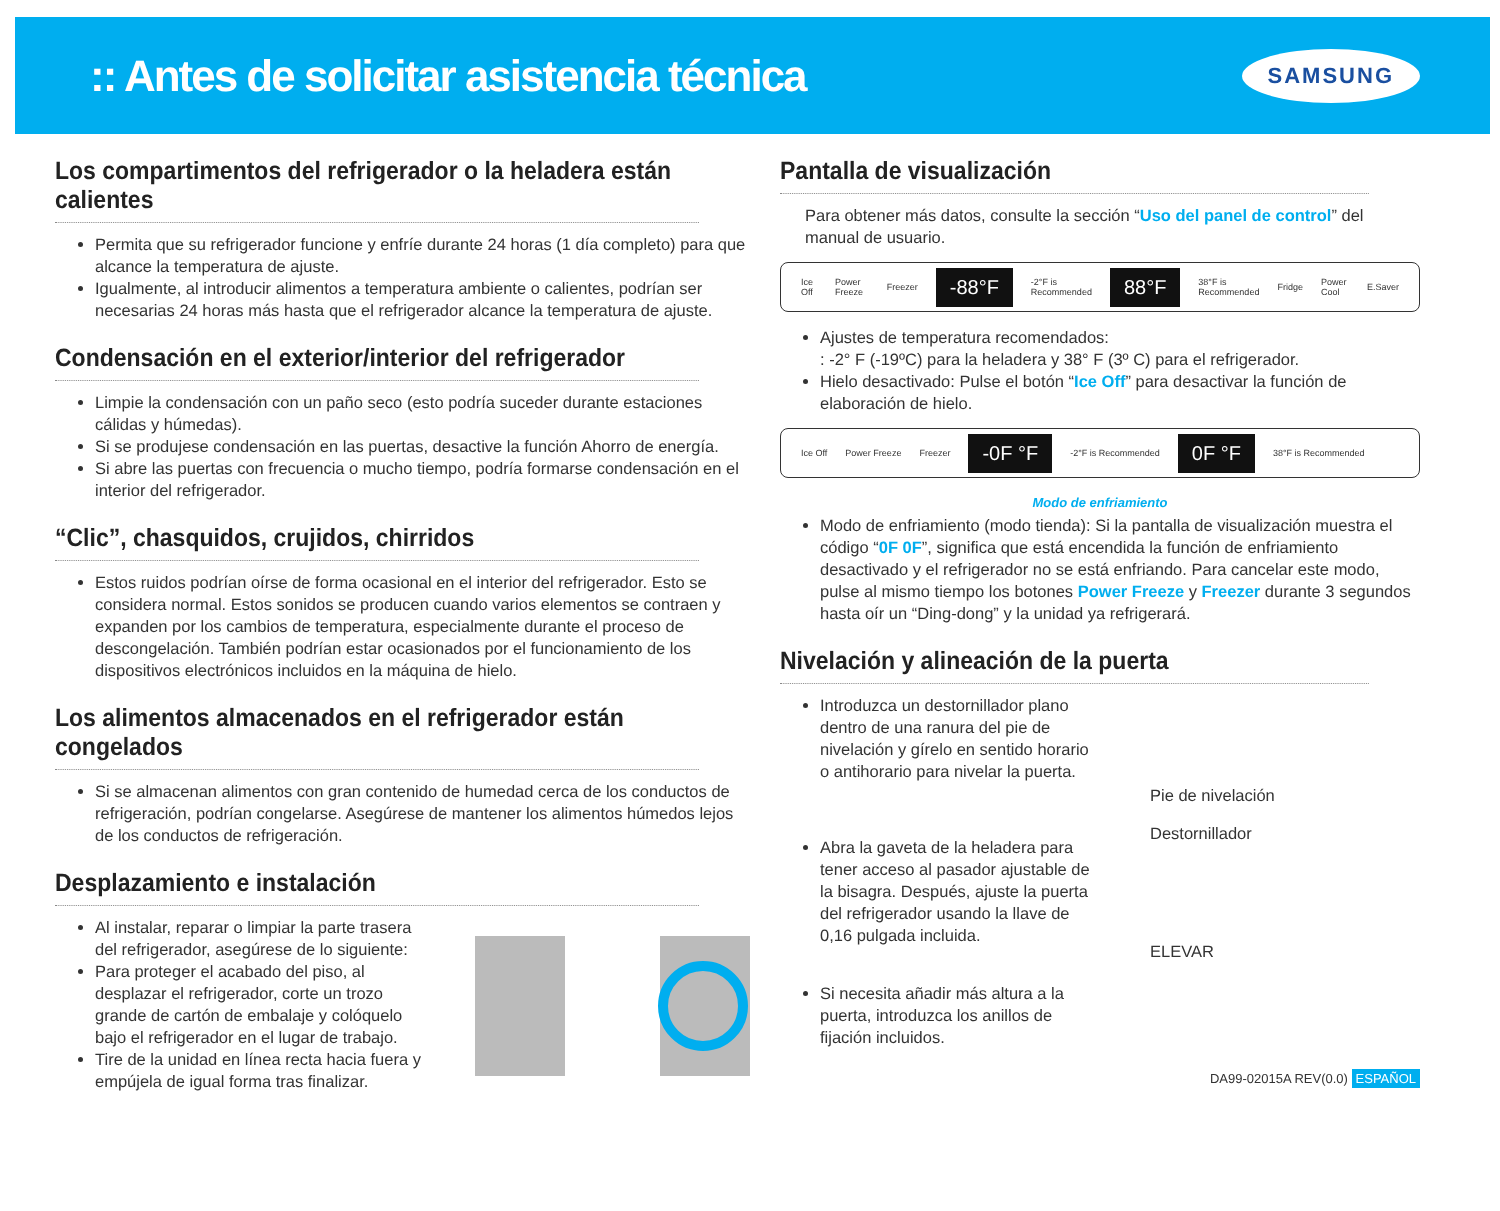:: Antes de solicitar asistencia técnica
SAMSUNG
Los compartimentos del refrigerador o la heladera están calientes
Permita que su refrigerador funcione y enfríe durante 24 horas (1 día completo) para que alcance la temperatura de ajuste.
Igualmente, al introducir alimentos a temperatura ambiente o calientes, podrían ser necesarias 24 horas más hasta que el refrigerador alcance la temperatura de ajuste.
Condensación en el exterior/interior del refrigerador
Limpie la condensación con un paño seco (esto podría suceder durante estaciones cálidas y húmedas).
Si se produjese condensación en las puertas, desactive la función Ahorro de energía.
Si abre las puertas con frecuencia o mucho tiempo, podría formarse condensación en el interior del refrigerador.
“Clic”, chasquidos, crujidos, chirridos
Estos ruidos podrían oírse de forma ocasional en el interior del refrigerador. Esto se considera normal. Estos sonidos se producen cuando varios elementos se contraen y expanden por los cambios de temperatura, especialmente durante el proceso de descongelación. También podrían estar ocasionados por el funcionamiento de los dispositivos electrónicos incluidos en la máquina de hielo.
Los alimentos almacenados en el refrigerador están congelados
Si se almacenan alimentos con gran contenido de humedad cerca de los conductos de refrigeración, podrían congelarse. Asegúrese de mantener los alimentos húmedos lejos de los conductos de refrigeración.
Desplazamiento e instalación
Al instalar, reparar o limpiar la parte trasera del refrigerador, asegúrese de lo siguiente:
Para proteger el acabado del piso, al desplazar el refrigerador, corte un trozo grande de cartón de embalaje y colóquelo bajo el refrigerador en el lugar de trabajo.
Tire de la unidad en línea recta hacia fuera y empújela de igual forma tras finalizar.
Pantalla de visualización
Para obtener más datos, consulte la sección “Uso del panel de control” del manual de usuario.
Ice Off Power Freeze Freezer -88°F -2°F is Recommended 88°F 38°F is Recommended Fridge Power Cool E.Saver
Ajustes de temperatura recomendados:
: -2° F (-19ºC) para la heladera y 38° F (3º C) para el refrigerador.
Hielo desactivado: Pulse el botón “Ice Off” para desactivar la función de elaboración de hielo.
Ice Off Power Freeze Freezer -0F °F -2°F is Recommended 0F °F 38°F is Recommended
Modo de enfriamiento
Modo de enfriamiento (modo tienda): Si la pantalla de visualización muestra el código “0F 0F”, significa que está encendida la función de enfriamiento desactivado y el refrigerador no se está enfriando. Para cancelar este modo, pulse al mismo tiempo los botones Power Freeze y Freezer durante 3 segundos hasta oír un “Ding-dong” y la unidad ya refrigerará.
Nivelación y alineación de la puerta
Introduzca un destornillador plano dentro de una ranura del pie de nivelación y gírelo en sentido horario o antihorario para nivelar la puerta.
Abra la gaveta de la heladera para tener acceso al pasador ajustable de la bisagra. Después, ajuste la puerta del refrigerador usando la llave de 0,16 pulgada incluida.
Si necesita añadir más altura a la puerta, introduzca los anillos de fijación incluidos.
Pie de nivelación
Destornillador
ELEVAR
DA99-02015A REV(0.0) ESPAÑOL